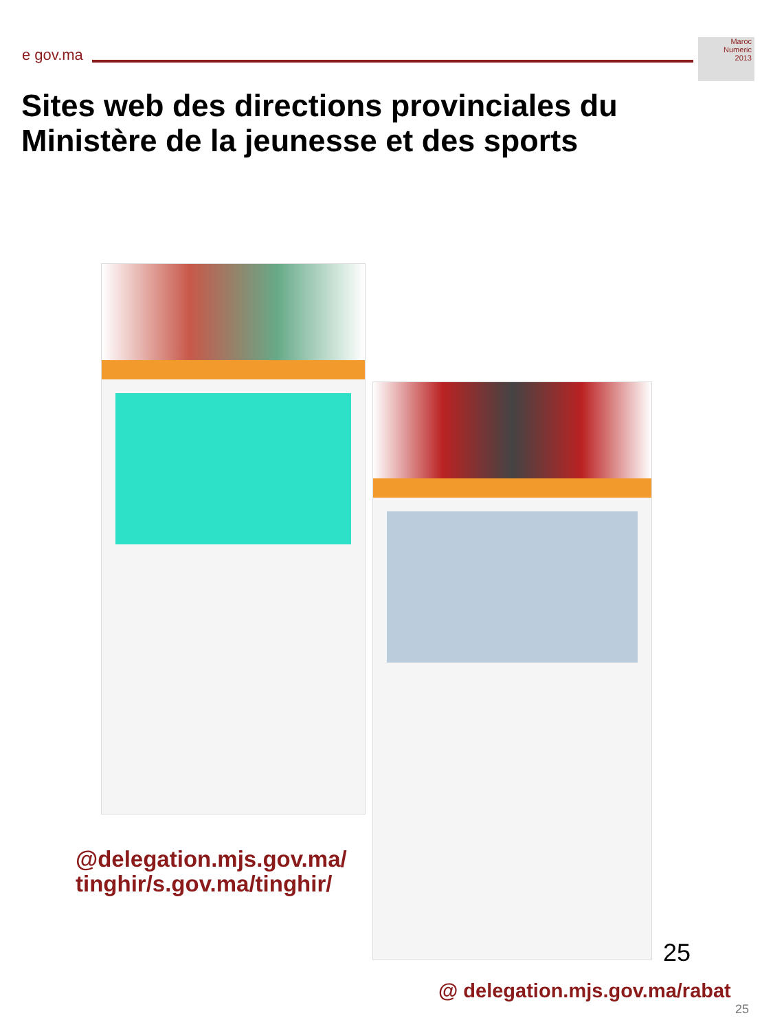e gov.ma
Maroc
Numeric
2013
Sites web des directions provinciales du Ministère de la jeunesse et des sports
@delegation.mjs.gov.ma/
tinghir/s.gov.ma/tinghir/
25
@ delegation.mjs.gov.ma/rabat
25